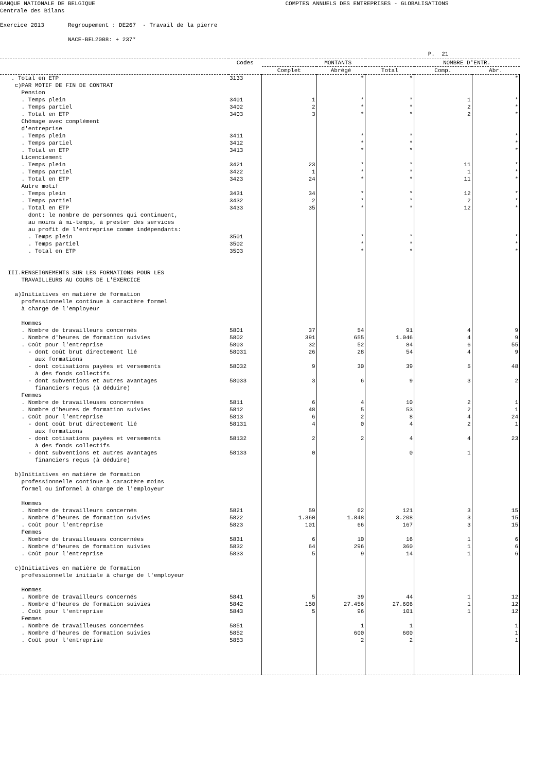BANQUE NATIONALE DE BELGIQUE COMPTES ANNUELS DES ENTREPRISES - GLOBALISATIONS Centrale des Bilans Exercice 2013 Regroupement : DE267 - Travail de la pierre NACE-BEL2008: + 237* P. 21
| | Codes | MONTANTS | | | NOMBRE D'ENTR. | |
| --- | --- | --- | --- | --- | --- | --- |
| | | Complet | Abrégé | Total | Comp. | Abr. |
| . Total en ETP | 3133 | | * | * | | * |
| c)PAR MOTIF DE FIN DE CONTRAT | | | | | | |
| Pension | | | | | | |
| . Temps plein | 3401 | 1 | * | * | 1 | * |
| . Temps partiel | 3402 | 2 | * | * | 2 | * |
| . Total en ETP | 3403 | 3 | * | * | 2 | * |
| Chômage avec complément d'entreprise | | | | | | |
| . Temps plein | 3411 | | * | * | | * |
| . Temps partiel | 3412 | | * | * | | * |
| . Total en ETP | 3413 | | * | * | | * |
| Licenciement | | | | | | |
| . Temps plein | 3421 | 23 | * | * | 11 | * |
| . Temps partiel | 3422 | 1 | * | * | 1 | * |
| . Total en ETP | 3423 | 24 | * | * | 11 | * |
| Autre motif | | | | | | |
| . Temps plein | 3431 | 34 | * | * | 12 | * |
| . Temps partiel | 3432 | 2 | * | * | 2 | * |
| . Total en ETP | 3433 | 35 | * | * | 12 | * |
| dont: le nombre de personnes qui continuent, au moins à mi-temps, à prester des services au profit de l'entreprise comme indépendants: | | | | | | |
| . Temps plein | 3501 | | * | * | | * |
| . Temps partiel | 3502 | | * | * | | * |
| . Total en ETP | 3503 | | * | * | | * |
| III.RENSEIGNEMENTS SUR LES FORMATIONS POUR LES TRAVAILLEURS AU COURS DE L'EXERCICE a)Initiatives en matière de formation professionnelle continue à caractère formel à charge de l'employeur Hommes | | | | | | |
| . Nombre de travailleurs concernés | 5801 | 37 | 54 | 91 | 4 | 9 |
| . Nombre d'heures de formation suivies | 5802 | 391 | 655 | 1.046 | 4 | 9 |
| . Coût pour l'entreprise | 5803 | 32 | 52 | 84 | 6 | 55 |
| - dont coût brut directement lié aux formations | 58031 | 26 | 28 | 54 | 4 | 9 |
| - dont cotisations payées et versements à des fonds collectifs | 58032 | 9 | 30 | 39 | 5 | 48 |
| - dont subventions et autres avantages financiers reçus (à déduire) | 58033 | 3 | 6 | 9 | 3 | 2 |
| Femmes | | | | | | |
| . Nombre de travailleuses concernées | 5811 | 6 | 4 | 10 | 2 | 1 |
| . Nombre d'heures de formation suivies | 5812 | 48 | 5 | 53 | 2 | 1 |
| . Coût pour l'entreprise | 5813 | 6 | 2 | 8 | 4 | 24 |
| - dont coût brut directement lié aux formations | 58131 | 4 | 0 | 4 | 2 | 1 |
| - dont cotisations payées et versements à des fonds collectifs | 58132 | 2 | 2 | 4 | 4 | 23 |
| - dont subventions et autres avantages financiers reçus (à déduire) | 58133 | 0 | | 0 | 1 | |
| b)Initiatives en matière de formation professionnelle continue à caractère moins formel ou informel à charge de l'employeur Hommes | | | | | | |
| . Nombre de travailleurs concernés | 5821 | 59 | 62 | 121 | 3 | 15 |
| . Nombre d'heures de formation suivies | 5822 | 1.360 | 1.848 | 3.208 | 3 | 15 |
| . Coût pour l'entreprise | 5823 | 101 | 66 | 167 | 3 | 15 |
| Femmes | | | | | | |
| . Nombre de travailleuses concernées | 5831 | 6 | 10 | 16 | 1 | 6 |
| . Nombre d'heures de formation suivies | 5832 | 64 | 296 | 360 | 1 | 6 |
| . Coût pour l'entreprise | 5833 | 5 | 9 | 14 | 1 | 6 |
| c)Initiatives en matière de formation professionnelle initiale à charge de l'employeur Hommes | | | | | | |
| . Nombre de travailleurs concernés | 5841 | 5 | 39 | 44 | 1 | 12 |
| . Nombre d'heures de formation suivies | 5842 | 150 | 27.456 | 27.606 | 1 | 12 |
| . Coût pour l'entreprise | 5843 | 5 | 96 | 101 | 1 | 12 |
| Femmes | | | | | | |
| . Nombre de travailleuses concernées | 5851 | | 1 | 1 | | 1 |
| . Nombre d'heures de formation suivies | 5852 | | 600 | 600 | | 1 |
| . Coût pour l'entreprise | 5853 | | 2 | 2 | | 1 |